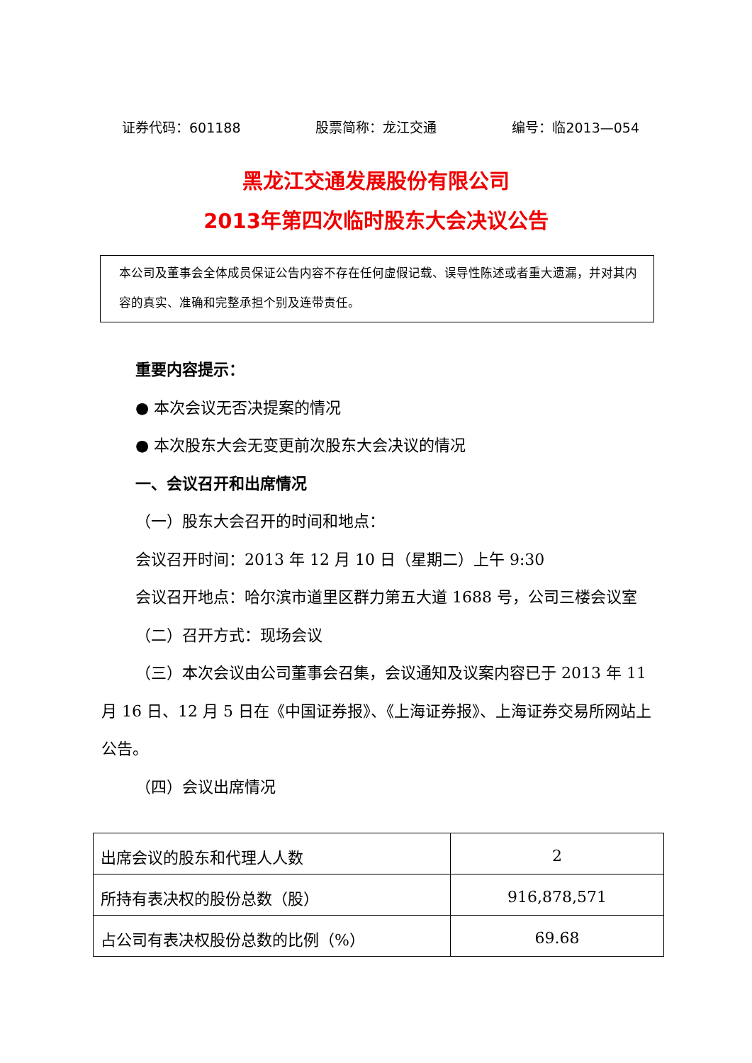证券代码：601188 股票简称：龙江交通 编号：临2013—054
黑龙江交通发展股份有限公司
2013年第四次临时股东大会决议公告
本公司及董事会全体成员保证公告内容不存在任何虚假记载、误导性陈述或者重大遗漏，并对其内容的真实、准确和完整承担个别及连带责任。
重要内容提示：
● 本次会议无否决提案的情况
● 本次股东大会无变更前次股东大会决议的情况
一、会议召开和出席情况
（一）股东大会召开的时间和地点：
会议召开时间：2013 年 12 月 10 日（星期二）上午 9:30
会议召开地点：哈尔滨市道里区群力第五大道 1688 号，公司三楼会议室
（二）召开方式：现场会议
（三）本次会议由公司董事会召集，会议通知及议案内容已于 2013 年 11 月 16 日、12 月 5 日在《中国证券报》、《上海证券报》、上海证券交易所网站上公告。
（四）会议出席情况
| 出席会议的股东和代理人人数 | 2 |
| 所持有表决权的股份总数（股） | 916,878,571 |
| 占公司有表决权股份总数的比例（%） | 69.68 |